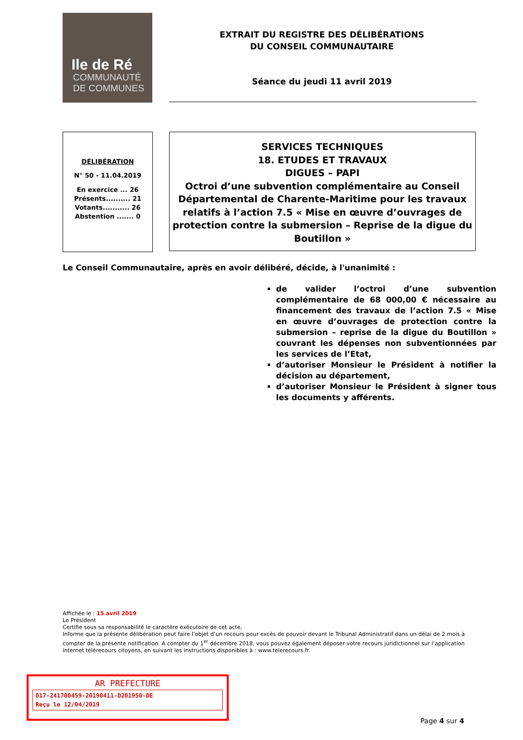Ile de Ré
COMMUNAUTÉ
DE COMMUNES
EXTRAIT DU REGISTRE DES DÉLIBÉRATIONS
DU CONSEIL COMMUNAUTAIRE
Séance du jeudi 11 avril 2019
DÉLIBÉRATION
N° 50 - 11.04.2019
En exercice ... 26
Présents.......... 21
Votants........... 26
Abstention ....... 0
SERVICES TECHNIQUES
18. ETUDES ET TRAVAUX
DIGUES – PAPI
Octroi d’une subvention complémentaire au Conseil Départemental de Charente-Maritime pour les travaux relatifs à l’action 7.5 « Mise en œuvre d’ouvrages de protection contre la submersion – Reprise de la digue du Boutillon »
Le Conseil Communautaire, après en avoir délibéré, décide, à l'unanimité :
de valider l’octroi d’une subvention complémentaire de 68 000,00 € nécessaire au financement des travaux de l’action 7.5 « Mise en œuvre d’ouvrages de protection contre la submersion – reprise de la digue du Boutillon » couvrant les dépenses non subventionnées par les services de l’Etat,
d’autoriser Monsieur le Président à notifier la décision au département,
d’autoriser Monsieur le Président à signer tous les documents y afférents.
Affichée le : 15 avril 2019
Le Président
Certifie sous sa responsabilité le caractère exécutoire de cet acte,
Informe que la présente délibération peut faire l’objet d’un recours pour excès de pouvoir devant le Tribunal Administratif dans un délai de 2 mois à compter de la présente notification. A compter du 1<sup>er</sup> décembre 2018, vous pouvez également déposer votre recours juridictionnel sur l’application internet télérecours citoyens, en suivant les instructions disponibles à : www.telerecours.fr.
AR PREFECTURE
017-241700459-20190411-D201950-DE
Reçu le 12/04/2019
Page 4 sur 4